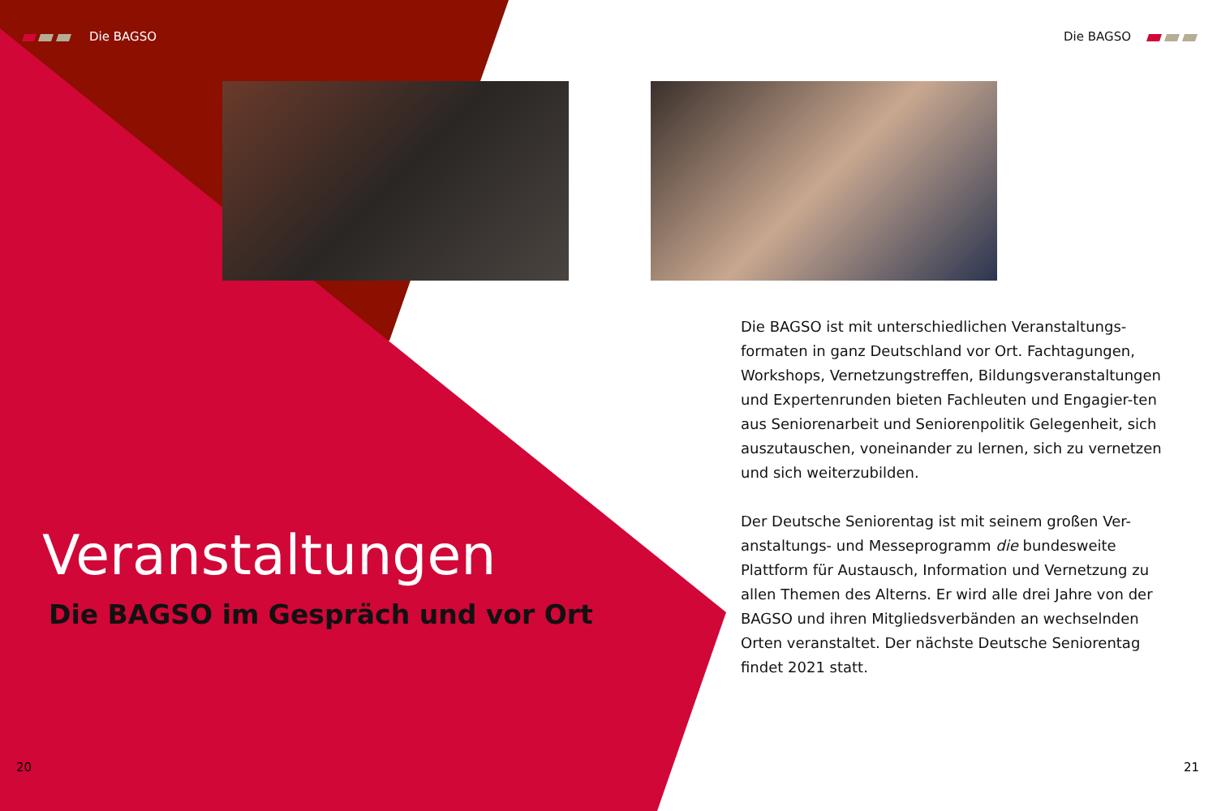Die BAGSO Die BAGSO
Veranstaltungen
Die BAGSO im Gespräch und vor Ort
Die BAGSO ist mit unterschiedlichen Veranstaltungs-formaten in ganz Deutschland vor Ort. Fachtagungen, Workshops, Vernetzungstreffen, Bildungsveranstaltungen und Expertenrunden bieten Fachleuten und Engagier-ten aus Seniorenarbeit und Seniorenpolitik Gelegenheit, sich auszutauschen, voneinander zu lernen, sich zu vernetzen und sich weiterzubilden.
Der Deutsche Seniorentag ist mit seinem großen Ver-anstaltungs- und Messeprogramm die bundesweite Plattform für Austausch, Information und Vernetzung zu allen Themen des Alterns. Er wird alle drei Jahre von der BAGSO und ihren Mitgliedsverbänden an wechselnden Orten veranstaltet. Der nächste Deutsche Seniorentag findet 2021 statt.
20 21